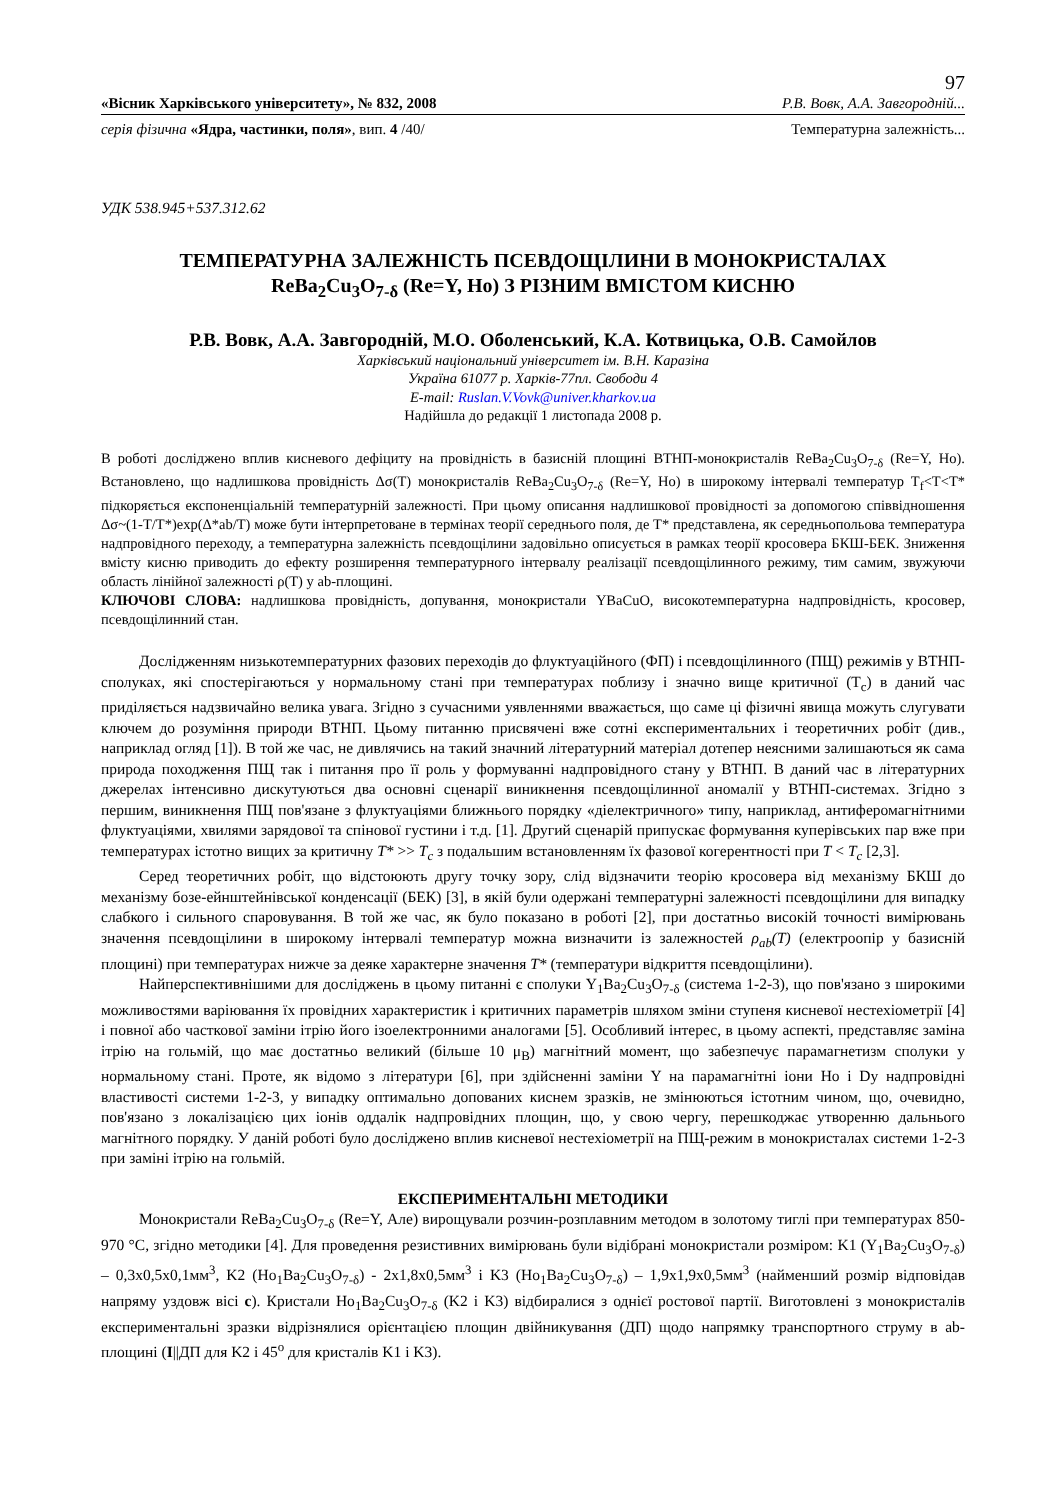97
«Вісник Харківського університету», № 832, 2008 Р.В. Вовк, А.А. Завгородній...
серія фізична «Ядра, частинки, поля», вип. 4 /40/ Температурна залежність...
УДК 538.945+537.312.62
ТЕМПЕРАТУРНА ЗАЛЕЖНІСТЬ ПСЕВДОЩІЛИНИ В МОНОКРИСТАЛАХ
ReBa<sub>2</sub>Cu<sub>3</sub>O<sub>7-δ</sub> (Re=Y, Ho) З РІЗНИМ ВМІСТОМ КИСНЮ
Р.В. Вовк, А.А. Завгородній, М.О. Оболенський, К.А. Котвицька, О.В. Самойлов
Харківський національний університет ім. В.Н. Каразіна
Україна 61077 р. Харків-77пл. Свободи 4
E-mail: Ruslan.V.Vovk@univer.kharkov.ua
Надійшла до редакції 1 листопада 2008 р.
В роботі досліджено вплив кисневого дефіциту на провідність в базисній площині ВТНП-монокристалів ReBa<sub>2</sub>Cu<sub>3</sub>O<sub>7-δ</sub> (Re=Y, Ho). Встановлено, що надлишкова провідність Δσ(T) монокристалів ReBa<sub>2</sub>Cu<sub>3</sub>O<sub>7-δ</sub> (Re=Y, Ho) в широкому інтервалі температур T<sub>f</sub><T<T* підкоряється експоненціальній температурній залежності. При цьому описання надлишкової провідності за допомогою співвідношення Δσ~(1-T/T*)exp(Δ*ab/T) може бути інтерпретоване в термінах теорії середнього поля, де T* представлена, як середньопольова температура надпровідного переходу, а температурна залежність псевдощілини задовільно описується в рамках теорії кросовера БКШ-БЕК. Зниження вмісту кисню приводить до ефекту розширення температурного інтервалу реалізації псевдощілинного режиму, тим самим, звужуючи область лінійної залежності ρ(T) у ab-площині.
КЛЮЧОВІ СЛОВА: надлишкова провідність, допування, монокристали YBaCuO, високотемпературна надпровідність, кросовер, псевдощілинний стан.
Дослідженням низькотемпературних фазових переходів до флуктуаційного (ФП) і псевдощілинного (ПЩ) режимів у ВТНП-сполуках, які спостерігаються у нормальному стані при температурах поблизу і значно вище критичної (T<sub>c</sub>) в даний час приділяється надзвичайно велика увага. Згідно з сучасними уявленнями вважається, що саме ці фізичні явища можуть слугувати ключем до розуміння природи ВТНП. Цьому питанню присвячені вже сотні експериментальних і теоретичних робіт (див., наприклад огляд [1]). В той же час, не дивлячись на такий значний літературний матеріал дотепер неясними залишаються як сама природа походження ПЩ так і питання про її роль у формуванні надпровідного стану у ВТНП. В даний час в літературних джерелах інтенсивно дискутуються два основні сценарії виникнення псевдощілинної аномалії у ВТНП-системах. Згідно з першим, виникнення ПЩ пов'язане з флуктуаціями ближнього порядку «діелектричного» типу, наприклад, антиферомагнітними флуктуаціями, хвилями зарядової та спінової густини і т.д. [1]. Другий сценарій припускає формування куперівських пар вже при температурах істотно вищих за критичну T* >> T<sub>c</sub> з подальшим встановленням їх фазової когерентності при T < T<sub>c</sub> [2,3].
Серед теоретичних робіт, що відстоюють другу точку зору, слід відзначити теорію кросовера від механізму БКШ до механізму бозе-ейнштейнівської конденсації (БЕК) [3], в якій були одержані температурні залежності псевдощілини для випадку слабкого і сильного спаровування. В той же час, як було показано в роботі [2], при достатньо високій точності вимірювань значення псевдощілини в широкому інтервалі температур можна визначити із залежностей ρ<sub>ab</sub>(T) (електроопір у базисній площині) при температурах нижче за деяке характерне значення T* (температури відкриття псевдощілини).
Найперспективнішими для досліджень в цьому питанні є сполуки Y<sub>1</sub>Ba<sub>2</sub>Cu<sub>3</sub>O<sub>7-δ</sub> (система 1-2-3), що пов'язано з широкими можливостями варіювання їх провідних характеристик і критичних параметрів шляхом зміни ступеня кисневої нестехіометрії [4] і повної або часткової заміни ітрію його ізоелектронними аналогами [5]. Особливий інтерес, в цьому аспекті, представляє заміна ітрію на гольмій, що має достатньо великий (більше 10 μ<sub>B</sub>) магнітний момент, що забезпечує парамагнетизм сполуки у нормальному стані. Проте, як відомо з літератури [6], при здійсненні заміни Y на парамагнітні іони Ho і Dy надпровідні властивості системи 1-2-3, у випадку оптимально допованих киснем зразків, не змінюються істотним чином, що, очевидно, пов'язано з локалізацією цих іонів оддалік надпровідних площин, що, у свою чергу, перешкоджає утворенню дальнього магнітного порядку. У даній роботі було досліджено вплив кисневої нестехіометрії на ПЩ-режим в монокристалах системи 1-2-3 при заміні ітрію на гольмій.
ЕКСПЕРИМЕНТАЛЬНІ МЕТОДИКИ
Монокристали ReBa<sub>2</sub>Cu<sub>3</sub>O<sub>7-δ</sub> (Re=Y, Але) вирощували розчин-розплавним методом в золотому тиглі при температурах 850-970 °С, згідно методики [4]. Для проведення резистивних вимірювань були відібрані монокристали розміром: K1 (Y<sub>1</sub>Ba<sub>2</sub>Cu<sub>3</sub>O<sub>7-δ</sub>) – 0,3x0,5x0,1мм<sup>3</sup>, K2 (Ho<sub>1</sub>Ba<sub>2</sub>Cu<sub>3</sub>O<sub>7-δ</sub>) - 2x1,8x0,5мм<sup>3</sup> і K3 (Ho<sub>1</sub>Ba<sub>2</sub>Cu<sub>3</sub>O<sub>7-δ</sub>) – 1,9x1,9x0,5мм<sup>3</sup> (найменший розмір відповідав напряму уздовж вісі c). Кристали Ho<sub>1</sub>Ba<sub>2</sub>Cu<sub>3</sub>O<sub>7-δ</sub> (K2 і K3) відбиралися з однієї ростової партії. Виготовлені з монокристалів експериментальні зразки відрізнялися орієнтацією площин двійникування (ДП) щодо напрямку транспортного струму в ab-площині (I||ДП для K2 і 45<sup>o</sup> для кристалів K1 і K3).